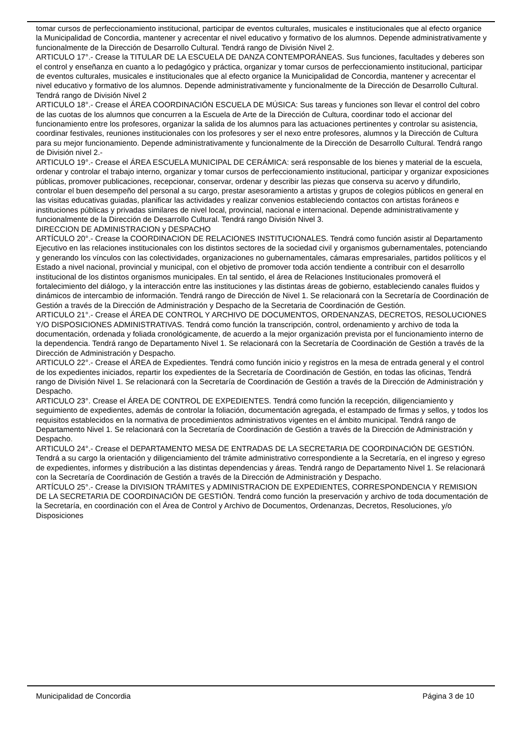tomar cursos de perfeccionamiento institucional, participar de eventos culturales, musicales e institucionales que al efecto organice la Municipalidad de Concordia, mantener y acrecentar el nivel educativo y formativo de los alumnos. Depende administrativamente y funcionalmente de la Dirección de Desarrollo Cultural. Tendrá rango de División Nivel 2.
ARTICULO 17°.- Crease la TITULAR DE LA ESCUELA DE DANZA CONTEMPORÁNEAS. Sus funciones, facultades y deberes son el control y enseñanza en cuanto a lo pedagógico y práctica, organizar y tomar cursos de perfeccionamiento institucional, participar de eventos culturales, musicales e institucionales que al efecto organice la Municipalidad de Concordia, mantener y acrecentar el nivel educativo y formativo de los alumnos. Depende administrativamente y funcionalmente de la Dirección de Desarrollo Cultural. Tendrá rango de División Nivel 2
ARTICULO 18°.- Crease el ÁREA COORDINACIÓN ESCUELA DE MÚSICA: Sus tareas y funciones son llevar el control del cobro de las cuotas de los alumnos que concurren a la Escuela de Arte de la Dirección de Cultura, coordinar todo el accionar del funcionamiento entre los profesores, organizar la salida de los alumnos para las actuaciones pertinentes y controlar su asistencia, coordinar festivales, reuniones institucionales con los profesores y ser el nexo entre profesores, alumnos y la Dirección de Cultura para su mejor funcionamiento. Depende administrativamente y funcionalmente de la Dirección de Desarrollo Cultural. Tendrá rango de División nivel 2.-
ARTICULO 19°.- Crease el ÁREA ESCUELA MUNICIPAL DE CERÁMICA: será responsable de los bienes y material de la escuela, ordenar y controlar el trabajo interno, organizar y tomar cursos de perfeccionamiento institucional, participar y organizar exposiciones públicas, promover publicaciones, recepcionar, conservar, ordenar y describir las piezas que conserva su acervo y difundirlo, controlar el buen desempeño del personal a su cargo, prestar asesoramiento a artistas y grupos de colegios públicos en general en las visitas educativas guiadas, planificar las actividades y realizar convenios estableciendo contactos con artistas foráneos e instituciones públicas y privadas similares de nivel local, provincial, nacional e internacional. Depende administrativamente y funcionalmente de la Dirección de Desarrollo Cultural. Tendrá rango División Nivel 3.
DIRECCION DE ADMINISTRACION y DESPACHO
ARTÍCULO 20°.- Crease la COORDINACION DE RELACIONES INSTITUCIONALES. Tendrá como función asistir al Departamento Ejecutivo en las relaciones institucionales con los distintos sectores de la sociedad civil y organismos gubernamentales, potenciando y generando los vínculos con las colectividades, organizaciones no gubernamentales, cámaras empresariales, partidos políticos y el Estado a nivel nacional, provincial y municipal, con el objetivo de promover toda acción tendiente a contribuir con el desarrollo institucional de los distintos organismos municipales. En tal sentido, el área de Relaciones Institucionales promoverá el fortalecimiento del diálogo, y la interacción entre las instituciones y las distintas áreas de gobierno, estableciendo canales fluidos y dinámicos de intercambio de información. Tendrá rango de Dirección de Nivel 1. Se relacionará con la Secretaría de Coordinación de Gestión a través de la Dirección de Administración y Despacho de la Secretaria de Coordinación de Gestión.
ARTICULO 21°.- Crease el ÁREA DE CONTROL Y ARCHIVO DE DOCUMENTOS, ORDENANZAS, DECRETOS, RESOLUCIONES Y/O DISPOSICIONES ADMINISTRATIVAS. Tendrá como función la transcripción, control, ordenamiento y archivo de toda la documentación, ordenada y foliada cronológicamente, de acuerdo a la mejor organización prevista por el funcionamiento interno de la dependencia. Tendrá rango de Departamento Nivel 1. Se relacionará con la Secretaría de Coordinación de Gestión a través de la Dirección de Administración y Despacho.
ARTICULO 22°.- Crease el ÁREA de Expedientes. Tendrá como función inicio y registros en la mesa de entrada general y el control de los expedientes iniciados, repartir los expedientes de la Secretaría de Coordinación de Gestión, en todas las oficinas, Tendrá rango de División Nivel 1. Se relacionará con la Secretaría de Coordinación de Gestión a través de la Dirección de Administración y Despacho.
ARTICULO 23°. Crease el ÁREA DE CONTROL DE EXPEDIENTES. Tendrá como función la recepción, diligenciamiento y seguimiento de expedientes, además de controlar la foliación, documentación agregada, el estampado de firmas y sellos, y todos los requisitos establecidos en la normativa de procedimientos administrativos vigentes en el ámbito municipal. Tendrá rango de Departamento Nivel 1. Se relacionará con la Secretaría de Coordinación de Gestión a través de la Dirección de Administración y Despacho.
ARTICULO 24°.- Crease el DEPARTAMENTO MESA DE ENTRADAS DE LA SECRETARIA DE COORDINACIÓN DE GESTIÓN. Tendrá a su cargo la orientación y diligenciamiento del trámite administrativo correspondiente a la Secretaría, en el ingreso y egreso de expedientes, informes y distribución a las distintas dependencias y áreas. Tendrá rango de Departamento Nivel 1. Se relacionará con la Secretaría de Coordinación de Gestión a través de la Dirección de Administración y Despacho.
ARTÍCULO 25°.- Crease la DIVISION TRÁMITES y ADMINISTRACION DE EXPEDIENTES, CORRESPONDENCIA Y REMISION DE LA SECRETARIA DE COORDINACIÓN DE GESTIÓN. Tendrá como función la preservación y archivo de toda documentación de la Secretaría, en coordinación con el Área de Control y Archivo de Documentos, Ordenanzas, Decretos, Resoluciones, y/o Disposiciones
Municipalidad de Concordia Página 3 de 10